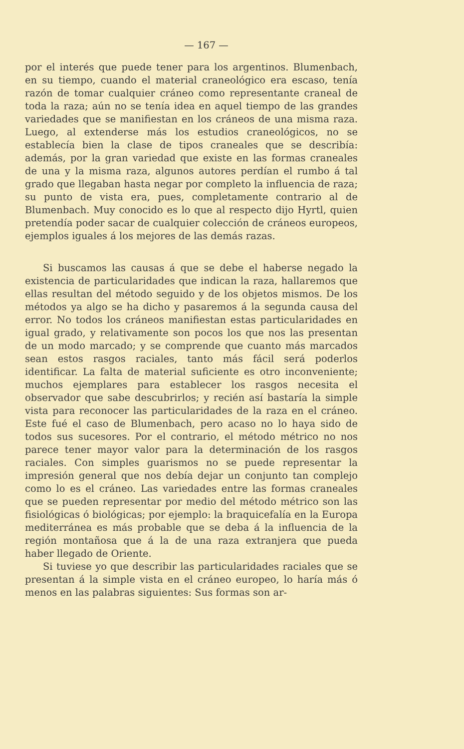— 167 —
por el interés que puede tener para los argentinos. Blumenbach, en su tiempo, cuando el material craneológico era escaso, tenía razón de tomar cualquier cráneo como representante craneal de toda la raza; aún no se tenía idea en aquel tiempo de las grandes variedades que se manifiestan en los cráneos de una misma raza. Luego, al extenderse más los estudios craneológicos, no se establecía bien la clase de tipos craneales que se describía: además, por la gran variedad que existe en las formas craneales de una y la misma raza, algunos autores perdían el rumbo á tal grado que llegaban hasta negar por completo la influencia de raza; su punto de vista era, pues, completamente contrario al de Blumenbach. Muy conocido es lo que al respecto dijo Hyrtl, quien pretendía poder sacar de cualquier colección de cráneos europeos, ejemplos iguales á los mejores de las demás razas.
Si buscamos las causas á que se debe el haberse negado la existencia de particularidades que indican la raza, hallaremos que ellas resultan del método seguido y de los objetos mismos. De los métodos ya algo se ha dicho y pasaremos á la segunda causa del error. No todos los cráneos manifiestan estas particularidades en igual grado, y relativamente son pocos los que nos las presentan de un modo marcado; y se comprende que cuanto más marcados sean estos rasgos raciales, tanto más fácil será poderlos identificar. La falta de material suficiente es otro inconveniente; muchos ejemplares para establecer los rasgos necesita el observador que sabe descubrirlos; y recién así bastaría la simple vista para reconocer las particularidades de la raza en el cráneo. Este fué el caso de Blumenbach, pero acaso no lo haya sido de todos sus sucesores. Por el contrario, el método métrico no nos parece tener mayor valor para la determinación de los rasgos raciales. Con simples guarismos no se puede representar la impresión general que nos debía dejar un conjunto tan complejo como lo es el cráneo. Las variedades entre las formas craneales que se pueden representar por medio del método métrico son las fisiológicas ó biológicas; por ejemplo: la braquicefalía en la Europa mediterránea es más probable que se deba á la influencia de la región montañosa que á la de una raza extranjera que pueda haber llegado de Oriente.
Si tuviese yo que describir las particularidades raciales que se presentan á la simple vista en el cráneo europeo, lo haría más ó menos en las palabras siguientes: Sus formas son ar-